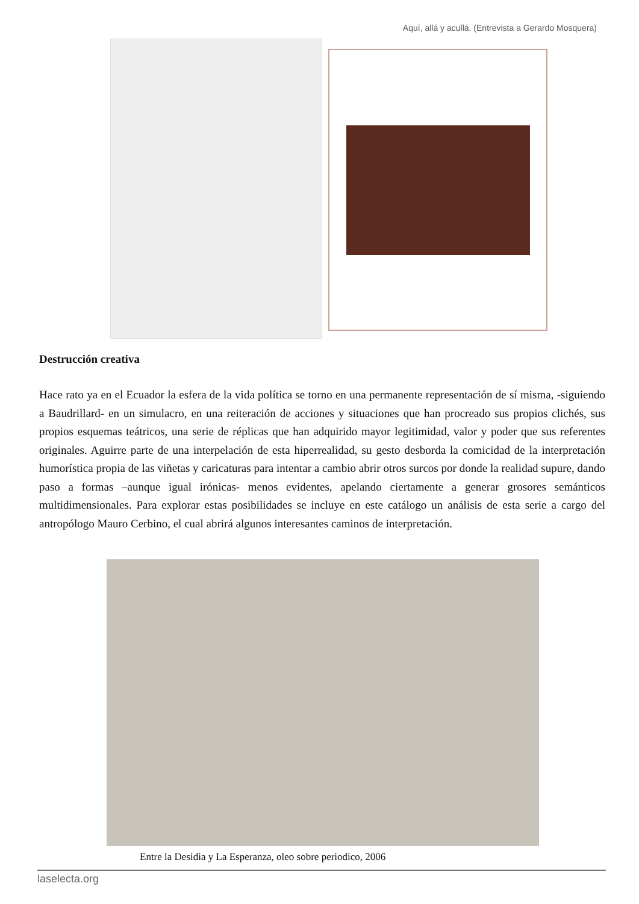Aquí, allá y acullá. (Entrevista a Gerardo Mosquera)
Destrucción creativa
Hace rato ya en el Ecuador la esfera de la vida política se torno en una permanente representación de sí misma, -siguiendo a Baudrillard- en un simulacro, en una reiteración de acciones y situaciones que han procreado sus propios clichés, sus propios esquemas teátricos, una serie de réplicas que han adquirido mayor legitimidad, valor y poder que sus referentes originales. Aguirre parte de una interpelación de esta hiperrealidad, su gesto desborda la comicidad de la interpretación humorística propia de las viñetas y caricaturas para intentar a cambio abrir otros surcos por donde la realidad supure, dando paso a formas –aunque igual irónicas- menos evidentes, apelando ciertamente a generar grosores semánticos multidimensionales. Para explorar estas posibilidades se incluye en este catálogo un análisis de esta serie a cargo del antropólogo Mauro Cerbino, el cual abrirá algunos interesantes caminos de interpretación.
Entre la Desidia y La Esperanza, oleo sobre periodico, 2006
laselecta.org